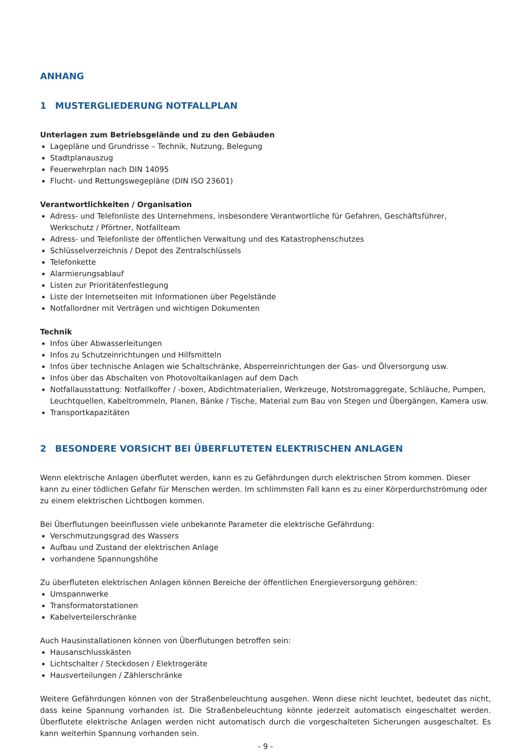ANHANG
1 MUSTERGLIEDERUNG NOTFALLPLAN
Unterlagen zum Betriebsgelände und zu den Gebäuden
Lagepläne und Grundrisse – Technik, Nutzung, Belegung
Stadtplanauszug
Feuerwehrplan nach DIN 14095
Flucht- und Rettungswegepläne (DIN ISO 23601)
Verantwortlichkeiten / Organisation
Adress- und Telefonliste des Unternehmens, insbesondere Verantwortliche für Gefahren, Geschäftsführer, Werkschutz / Pförtner, Notfallteam
Adress- und Telefonliste der öffentlichen Verwaltung und des Katastrophenschutzes
Schlüsselverzeichnis / Depot des Zentralschlüssels
Telefonkette
Alarmierungsablauf
Listen zur Prioritätenfestlegung
Liste der Internetseiten mit Informationen über Pegelstände
Notfallordner mit Verträgen und wichtigen Dokumenten
Technik
Infos über Abwasserleitungen
Infos zu Schutzeinrichtungen und Hilfsmitteln
Infos über technische Anlagen wie Schaltschränke, Absperreinrichtungen der Gas- und Ölversorgung usw.
Infos über das Abschalten von Photovoltaikanlagen auf dem Dach
Notfallausstattung: Notfallkoffer / -boxen, Abdichtmaterialien, Werkzeuge, Notstromaggregate, Schläuche, Pumpen, Leuchtquellen, Kabeltrommeln, Planen, Bänke / Tische, Material zum Bau von Stegen und Übergängen, Kamera usw.
Transportkapazitäten
2 BESONDERE VORSICHT BEI ÜBERFLUTETEN ELEKTRISCHEN ANLAGEN
Wenn elektrische Anlagen überflutet werden, kann es zu Gefährdungen durch elektrischen Strom kommen. Dieser kann zu einer tödlichen Gefahr für Menschen werden. Im schlimmsten Fall kann es zu einer Körperdurchströmung oder zu einem elektrischen Lichtbogen kommen.
Bei Überflutungen beeinflussen viele unbekannte Parameter die elektrische Gefährdung:
Verschmutzungsgrad des Wassers
Aufbau und Zustand der elektrischen Anlage
vorhandene Spannungshöhe
Zu überfluteten elektrischen Anlagen können Bereiche der öffentlichen Energieversorgung gehören:
Umspannwerke
Transformatorstationen
Kabelverteilerschränke
Auch Hausinstallationen können von Überflutungen betroffen sein:
Hausanschlusskästen
Lichtschalter / Steckdosen / Elektrogeräte
Hausverteilungen / Zählerschränke
Weitere Gefährdungen können von der Straßenbeleuchtung ausgehen. Wenn diese nicht leuchtet, bedeutet das nicht, dass keine Spannung vorhanden ist. Die Straßenbeleuchtung könnte jederzeit automatisch eingeschaltet werden. Überflutete elektrische Anlagen werden nicht automatisch durch die vorgeschalteten Sicherungen ausgeschaltet. Es kann weiterhin Spannung vorhanden sein.
- 9 -